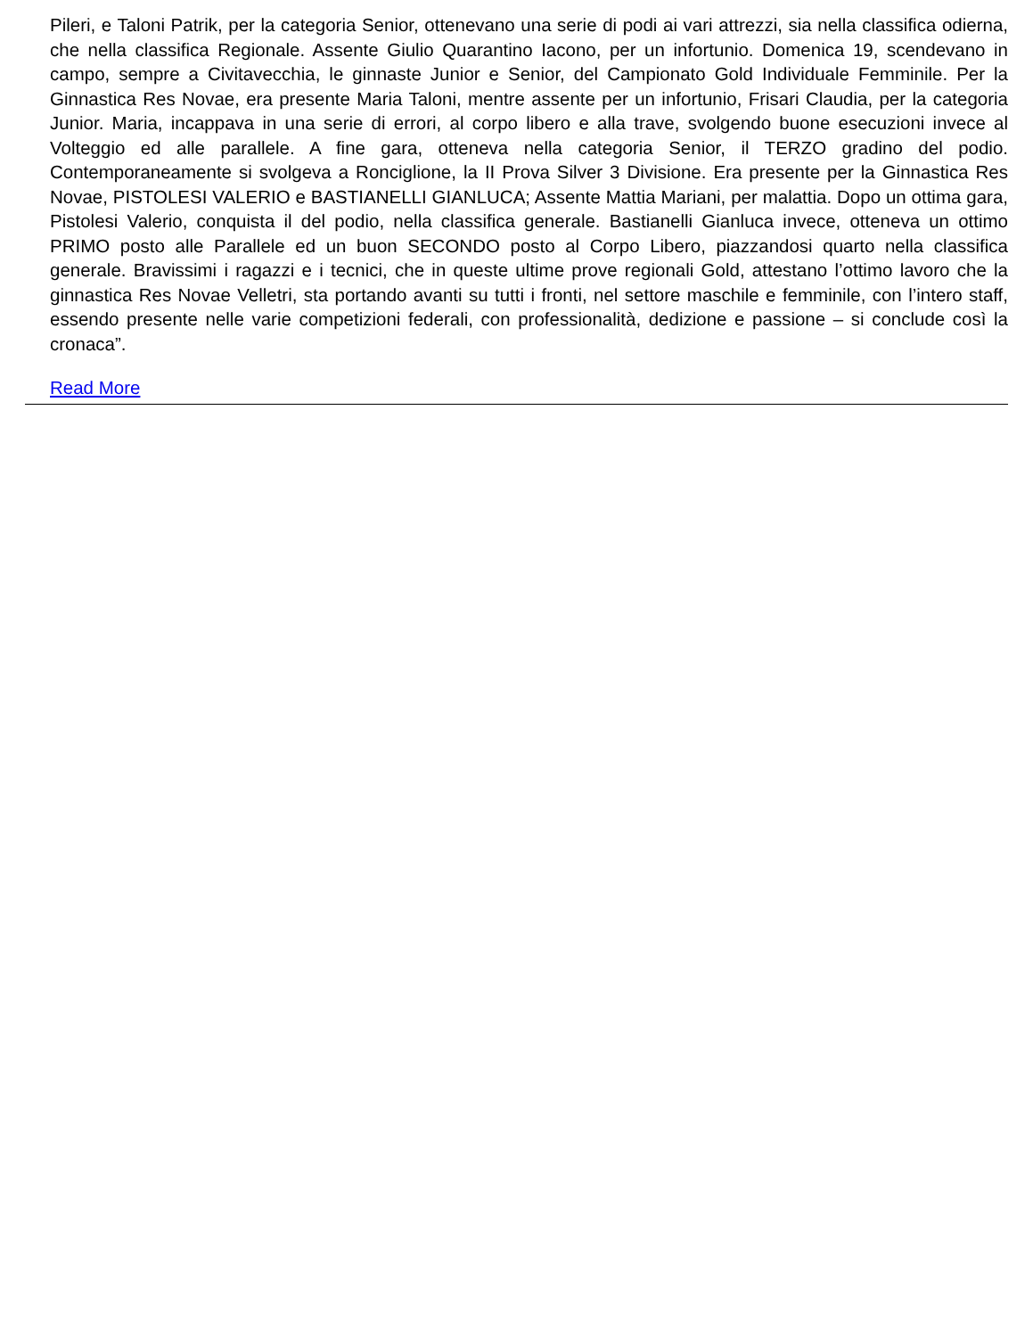Pileri, e Taloni Patrik, per la categoria Senior, ottenevano una serie di podi ai vari attrezzi, sia nella classifica odierna, che nella classifica Regionale. Assente Giulio Quarantino Iacono, per un infortunio. Domenica 19, scendevano in campo, sempre a Civitavecchia, le ginnaste Junior e Senior, del Campionato Gold Individuale Femminile. Per la Ginnastica Res Novae, era presente Maria Taloni, mentre assente per un infortunio, Frisari Claudia, per la categoria Junior. Maria, incappava in una serie di errori, al corpo libero e alla trave, svolgendo buone esecuzioni invece al Volteggio ed alle parallele. A fine gara, otteneva nella categoria Senior, il TERZO gradino del podio. Contemporaneamente si svolgeva a Ronciglione, la II Prova Silver 3 Divisione. Era presente per la Ginnastica Res Novae, PISTOLESI VALERIO e BASTIANELLI GIANLUCA; Assente Mattia Mariani, per malattia. Dopo un ottima gara, Pistolesi Valerio, conquista il del podio, nella classifica generale. Bastianelli Gianluca invece, otteneva un ottimo PRIMO posto alle Parallele ed un buon SECONDO posto al Corpo Libero, piazzandosi quarto nella classifica generale. Bravissimi i ragazzi e i tecnici, che in queste ultime prove regionali Gold, attestano l’ottimo lavoro che la ginnastica Res Novae Velletri, sta portando avanti su tutti i fronti, nel settore maschile e femminile, con l’intero staff, essendo presente nelle varie competizioni federali, con professionalità, dedizione e passione – si conclude così la cronaca”.
Read More